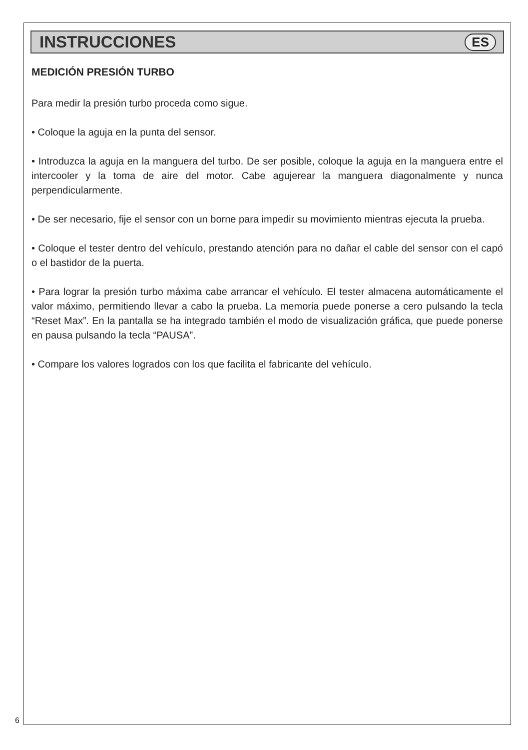INSTRUCCIONES
ES
MEDICIÓN PRESIÓN TURBO
Para medir la presión turbo proceda como sigue.
• Coloque la aguja en la punta del sensor.
• Introduzca la aguja en la manguera del turbo. De ser posible, coloque la aguja en la manguera entre el intercooler y la toma de aire del motor. Cabe agujerear la manguera diagonalmente y nunca perpendicularmente.
• De ser necesario, fije el sensor con un borne para impedir su movimiento mientras ejecuta la prueba.
• Coloque el tester dentro del vehículo, prestando atención para no dañar el cable del sensor con el capó o el bastidor de la puerta.
• Para lograr la presión turbo máxima cabe arrancar el vehículo. El tester almacena automáticamente el valor máximo, permitiendo llevar a cabo la prueba. La memoria puede ponerse a cero pulsando la tecla “Reset Max”. En la pantalla se ha integrado también el modo de visualización gráfica, que puede ponerse en pausa pulsando la tecla “PAUSA”.
• Compare los valores logrados con los que facilita el fabricante del vehículo.
6